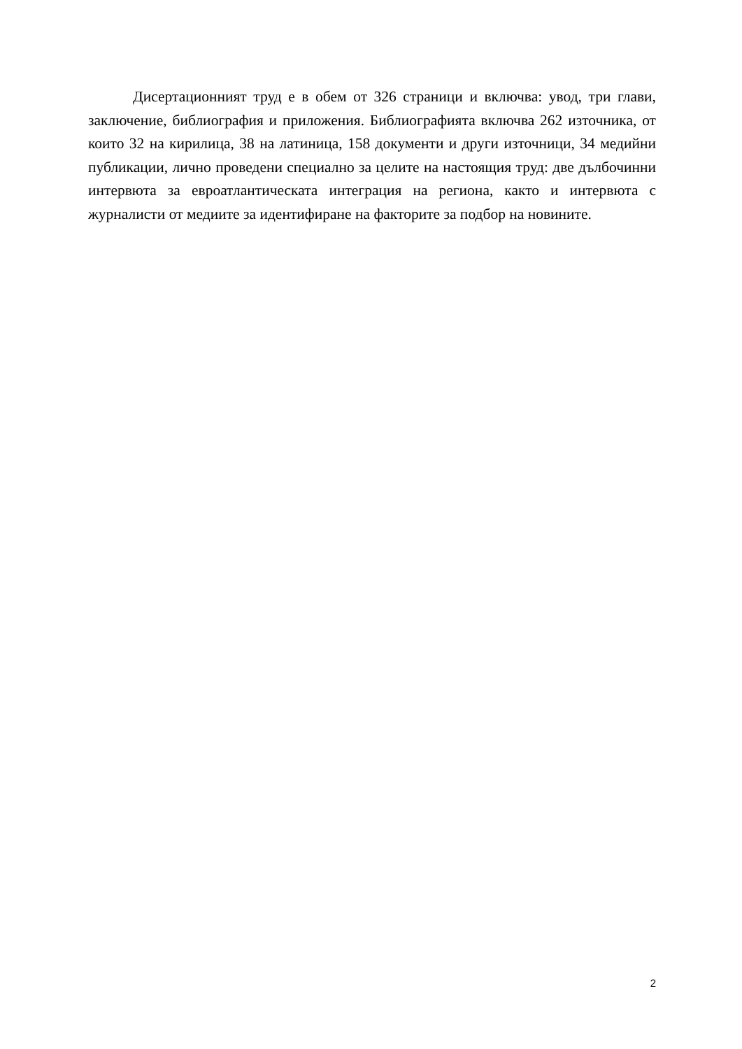Дисертационният труд е в обем от 326 страници и включва: увод, три глави, заключение, библиография и приложения. Библиографията включва 262 източника, от които 32 на кирилица, 38 на латиница, 158 документи и други източници, 34 медийни публикации, лично проведени специално за целите на настоящия труд: две дълбочинни интервюта за евроатлантическата интеграция на региона, както и интервюта с журналисти от медиите за идентифиране на факторите за подбор на новините.
2